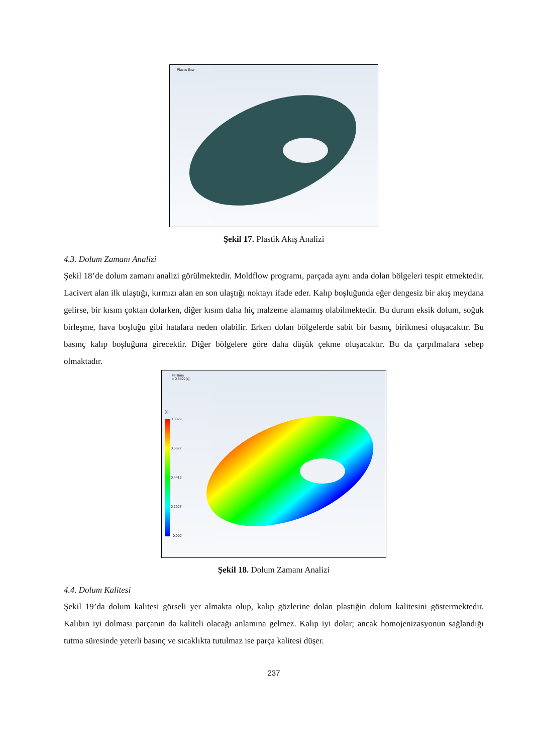Plastic flow
Şekil 17. Plastik Akış Analizi
4.3. Dolum Zamanı Analizi
Şekil 18’de dolum zamanı analizi görülmektedir. Moldflow programı, parçada aynı anda dolan bölgeleri tespit etmektedir. Lacivert alan ilk ulaştığı, kırmızı alan en son ulaştığı noktayı ifade eder. Kalıp boşluğunda eğer dengesiz bir akış meydana gelirse, bir kısım çoktan dolarken, diğer kısım daha hiç malzeme alamamış olabilmektedir. Bu durum eksik dolum, soğuk birleşme, hava boşluğu gibi hatalara neden olabilir. Erken dolan bölgelerde sabit bir basınç birikmesi oluşacaktır. Bu basınç kalıp boşluğuna girecektir. Diğer bölgelere göre daha düşük çekme oluşacaktır. Bu da çarpılmalara sebep olmaktadır.
Fill time
= 0.8829[s]
[s]
0.8829
0.6622
0.4415
0.2207
0.000
Şekil 18. Dolum Zamanı Analizi
4.4. Dolum Kalitesi
Şekil 19’da dolum kalitesi görseli yer almakta olup, kalıp gözlerine dolan plastiğin dolum kalitesini göstermektedir. Kalıbın iyi dolması parçanın da kaliteli olacağı anlamına gelmez. Kalıp iyi dolar; ancak homojenizasyonun sağlandığı tutma süresinde yeterli basınç ve sıcaklıkta tutulmaz ise parça kalitesi düşer.
237